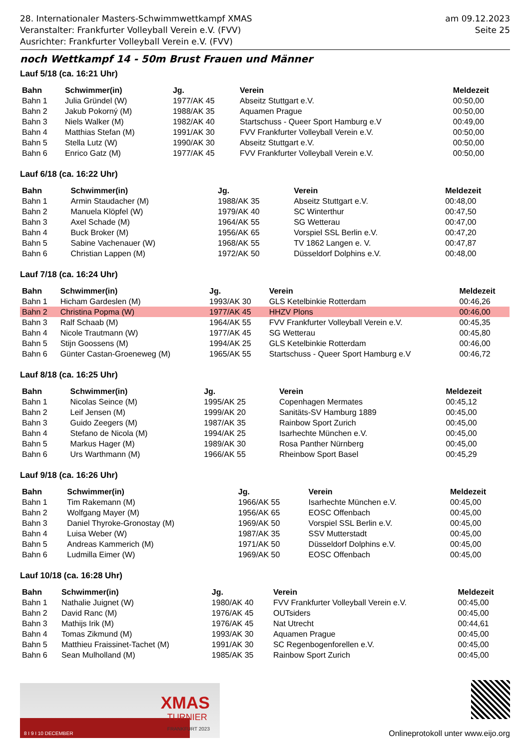28. Internationaler Masters-Schwimmwettkampf XMAS
Veranstalter: Frankfurter Volleyball Verein e.V. (FVV)
Ausrichter: Frankfurter Volleyball Verein e.V. (FVV)
am 09.12.2023
Seite 25
noch Wettkampf 14 - 50m Brust Frauen und Männer
Lauf 5/18 (ca. 16:21 Uhr)
| Bahn | Schwimmer(in) | Jg. | Verein | Meldezeit |
| --- | --- | --- | --- | --- |
| Bahn 1 | Julia Gründel (W) | 1977/AK 45 | Abseitz Stuttgart e.V. | 00:50,00 |
| Bahn 2 | Jakub Pokorný (M) | 1988/AK 35 | Aquamen Prague | 00:50,00 |
| Bahn 3 | Niels Walker (M) | 1982/AK 40 | Startschuss - Queer Sport Hamburg e.V | 00:49,00 |
| Bahn 4 | Matthias Stefan (M) | 1991/AK 30 | FVV Frankfurter Volleyball Verein e.V. | 00:50,00 |
| Bahn 5 | Stella Lutz (W) | 1990/AK 30 | Abseitz Stuttgart e.V. | 00:50,00 |
| Bahn 6 | Enrico Gatz (M) | 1977/AK 45 | FVV Frankfurter Volleyball Verein e.V. | 00:50,00 |
Lauf 6/18 (ca. 16:22 Uhr)
| Bahn | Schwimmer(in) | Jg. | Verein | Meldezeit |
| --- | --- | --- | --- | --- |
| Bahn 1 | Armin Staudacher (M) | 1988/AK 35 | Abseitz Stuttgart e.V. | 00:48,00 |
| Bahn 2 | Manuela Klöpfel (W) | 1979/AK 40 | SC Winterthur | 00:47,50 |
| Bahn 3 | Axel Schade (M) | 1964/AK 55 | SG Wetterau | 00:47,00 |
| Bahn 4 | Buck Broker (M) | 1956/AK 65 | Vorspiel SSL Berlin e.V. | 00:47,20 |
| Bahn 5 | Sabine Vachenauer (W) | 1968/AK 55 | TV 1862 Langen e. V. | 00:47,87 |
| Bahn 6 | Christian Lappen (M) | 1972/AK 50 | Düsseldorf Dolphins e.V. | 00:48,00 |
Lauf 7/18 (ca. 16:24 Uhr)
| Bahn | Schwimmer(in) | Jg. | Verein | Meldezeit |
| --- | --- | --- | --- | --- |
| Bahn 1 | Hicham Gardeslen (M) | 1993/AK 30 | GLS Ketelbinkie Rotterdam | 00:46,26 |
| Bahn 2 | Christina Popma (W) | 1977/AK 45 | HHZV Plons | 00:46,00 |
| Bahn 3 | Ralf Schaab (M) | 1964/AK 55 | FVV Frankfurter Volleyball Verein e.V. | 00:45,35 |
| Bahn 4 | Nicole Trautmann (W) | 1977/AK 45 | SG Wetterau | 00:45,80 |
| Bahn 5 | Stijn Goossens (M) | 1994/AK 25 | GLS Ketelbinkie Rotterdam | 00:46,00 |
| Bahn 6 | Günter Castan-Groeneweg (M) | 1965/AK 55 | Startschuss - Queer Sport Hamburg e.V | 00:46,72 |
Lauf 8/18 (ca. 16:25 Uhr)
| Bahn | Schwimmer(in) | Jg. | Verein | Meldezeit |
| --- | --- | --- | --- | --- |
| Bahn 1 | Nicolas Seince (M) | 1995/AK 25 | Copenhagen Mermates | 00:45,12 |
| Bahn 2 | Leif Jensen (M) | 1999/AK 20 | Sanitäts-SV Hamburg 1889 | 00:45,00 |
| Bahn 3 | Guido Zeegers (M) | 1987/AK 35 | Rainbow Sport Zurich | 00:45,00 |
| Bahn 4 | Stefano de Nicola (M) | 1994/AK 25 | Isarhechte München e.V. | 00:45,00 |
| Bahn 5 | Markus Hager (M) | 1989/AK 30 | Rosa Panther Nürnberg | 00:45,00 |
| Bahn 6 | Urs Warthmann (M) | 1966/AK 55 | Rheinbow Sport Basel | 00:45,29 |
Lauf 9/18 (ca. 16:26 Uhr)
| Bahn | Schwimmer(in) | Jg. | Verein | Meldezeit |
| --- | --- | --- | --- | --- |
| Bahn 1 | Tim Rakemann (M) | 1966/AK 55 | Isarhechte München e.V. | 00:45,00 |
| Bahn 2 | Wolfgang Mayer (M) | 1956/AK 65 | EOSC Offenbach | 00:45,00 |
| Bahn 3 | Daniel Thyroke-Gronostay (M) | 1969/AK 50 | Vorspiel SSL Berlin e.V. | 00:45,00 |
| Bahn 4 | Luisa Weber (W) | 1987/AK 35 | SSV Mutterstadt | 00:45,00 |
| Bahn 5 | Andreas Kammerich (M) | 1971/AK 50 | Düsseldorf Dolphins e.V. | 00:45,00 |
| Bahn 6 | Ludmilla Eimer (W) | 1969/AK 50 | EOSC Offenbach | 00:45,00 |
Lauf 10/18 (ca. 16:28 Uhr)
| Bahn | Schwimmer(in) | Jg. | Verein | Meldezeit |
| --- | --- | --- | --- | --- |
| Bahn 1 | Nathalie Juignet (W) | 1980/AK 40 | FVV Frankfurter Volleyball Verein e.V. | 00:45,00 |
| Bahn 2 | David Ranc (M) | 1976/AK 45 | OUTsiders | 00:45,00 |
| Bahn 3 | Mathijs Irik (M) | 1976/AK 45 | Nat Utrecht | 00:44,61 |
| Bahn 4 | Tomas Zikmund (M) | 1993/AK 30 | Aquamen Prague | 00:45,00 |
| Bahn 5 | Matthieu Fraissinet-Tachet (M) | 1991/AK 30 | SC Regenbogenforellen e.V. | 00:45,00 |
| Bahn 6 | Sean Mulholland (M) | 1985/AK 35 | Rainbow Sport Zurich | 00:45,00 |
XMAS
TURNIER
FRANKFURT 2023
8 I 9 I 10 DECEMBER
Onlineprotokoll unter www.eijo.org